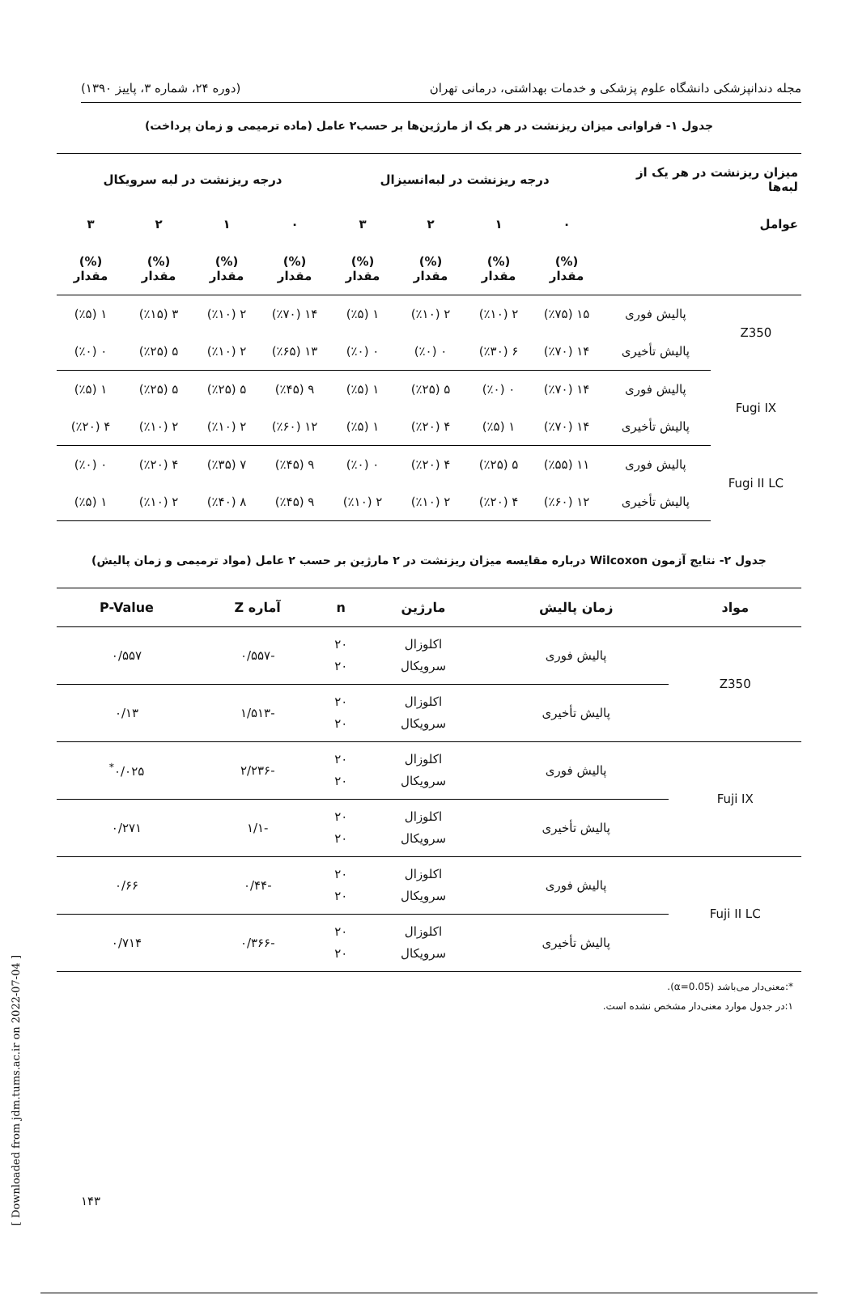مجله دندانپزشکی دانشگاه علوم پزشکی و خدمات بهداشتی، درمانی تهران (دوره ۲۴، شماره ۳، پاییز ۱۳۹۰)
جدول ۱- فراوانی میزان ریزنشت در هر یک از مارژین‌ها بر حسب۲ عامل (ماده ترمیمی و زمان پرداخت)
| میزان ریزنشت در هر یک از لبه‌ها | | درجه ریزنشت در لبه‌انسیزال | | | | درجه ریزنشت در لبه سرویکال | | | |
| --- | --- | --- | --- | --- | --- | --- | --- | --- | --- |
| عوامل | | ۰ | ۱ | ۲ | ۳ | ۰ | ۱ | ۲ | ۳ |
| | | (%) مقدار | (%) مقدار | (%) مقدار | (%) مقدار | (%) مقدار | (%) مقدار | (%) مقدار | (%) مقدار |
| Z350 | پالیش فوری | ۱۵ (٪۷۵) | ۲ (٪۱۰) | ۲ (٪۱۰) | ۱ (٪۵) | ۱۴ (٪۷۰) | ۲ (٪۱۰) | ۳ (٪۱۵) | ۱ (٪۵) |
| | پالیش تأخیری | ۱۴ (٪۷۰) | ۶ (٪۳۰) | ۰ (٪۰) | ۰ (٪۰) | ۱۳ (٪۶۵) | ۲ (٪۱۰) | ۵ (٪۲۵) | ۰ (٪۰) |
| Fugi IX | پالیش فوری | ۱۴ (٪۷۰) | ۰ (٪۰) | ۵ (٪۲۵) | ۱ (٪۵) | ۹ (٪۴۵) | ۵ (٪۲۵) | ۵ (٪۲۵) | ۱ (٪۵) |
| | پالیش تأخیری | ۱۴ (٪۷۰) | ۱ (٪۵) | ۴ (٪۲۰) | ۱ (٪۵) | ۱۲ (٪۶۰) | ۲ (٪۱۰) | ۲ (٪۱۰) | ۴ (٪۲۰) |
| Fugi II LC | پالیش فوری | ۱۱ (٪۵۵) | ۵ (٪۲۵) | ۴ (٪۲۰) | ۰ (٪۰) | ۹ (٪۴۵) | ۷ (٪۳۵) | ۴ (٪۲۰) | ۰ (٪۰) |
| | پالیش تأخیری | ۱۲ (٪۶۰) | ۴ (٪۲۰) | ۲ (٪۱۰) | ۲ (٪۱۰) | ۹ (٪۴۵) | ۸ (٪۴۰) | ۲ (٪۱۰) | ۱ (٪۵) |
جدول ۲- نتایج آزمون Wilcoxon درباره مقایسه میزان ریزنشت در ۲ مارژین بر حسب ۲ عامل (مواد ترمیمی و زمان پالیش)
| مواد | زمان پالیش | مارژین | n | آماره Z | P-Value |
| --- | --- | --- | --- | --- | --- |
| Z350 | پالیش فوری | اکلوزال سرویکال | ۲۰ ۲۰ | -۰/۵۵۷ | ۰/۵۵۷ |
| | پالیش تأخیری | اکلوزال سرویکال | ۲۰ ۲۰ | -۱/۵۱۳ | ۰/۱۳ |
| Fuji IX | پالیش فوری | اکلوزال سرویکال | ۲۰ ۲۰ | -۲/۲۳۶ | ۰/۰۲۵<sup>*</sup> |
| | پالیش تأخیری | اکلوزال سرویکال | ۲۰ ۲۰ | -۱/۱ | ۰/۲۷۱ |
| Fuji II LC | پالیش فوری | اکلوزال سرویکال | ۲۰ ۲۰ | -۰/۴۴ | ۰/۶۶ |
| | پالیش تأخیری | اکلوزال سرویکال | ۲۰ ۲۰ | -۰/۳۶۶ | ۰/۷۱۴ |
*:معنی‌دار می‌باشد (α=0.05).
۱:در جدول موارد معنی‌دار مشخص نشده است.
۱۴۳
[ Downloaded from jdm.tums.ac.ir on 2022-07-04 ]